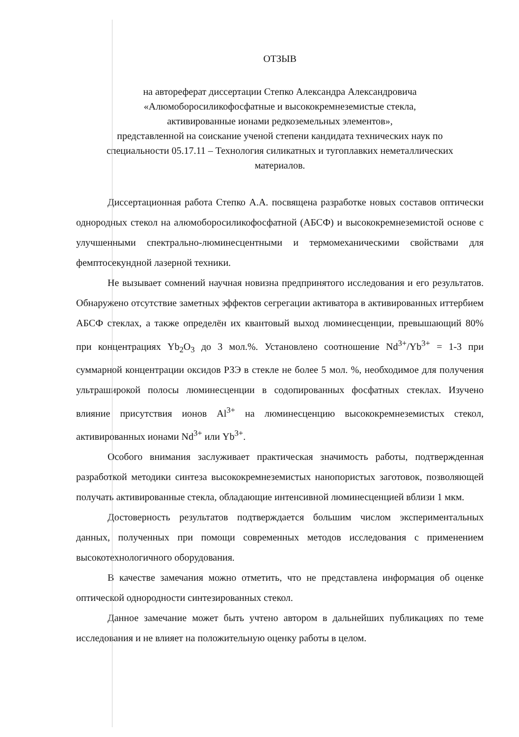ОТЗЫВ
на автореферат диссертации Степко Александра Александровича
«Алюмоборосиликофосфатные и высококремнеземистые стекла,
активированные ионами редкоземельных элементов»,
представленной на соискание ученой степени кандидата технических наук по
специальности 05.17.11 – Технология силикатных и тугоплавких неметаллических
материалов.
Диссертационная работа Степко А.А. посвящена разработке новых составов оптически однородных стекол на алюмоборосиликофосфатной (АБСФ) и высококремнеземистой основе с улучшенными спектрально-люминесцентными и термомеханическими свойствами для фемптосекундной лазерной техники.
Не вызывает сомнений научная новизна предпринятого исследования и его результатов. Обнаружено отсутствие заметных эффектов сегрегации активатора в активированных иттербием АБСФ стеклах, а также определён их квантовый выход люминесценции, превышающий 80% при концентрациях Yb<sub>2</sub>O<sub>3</sub> до 3 мол.%. Установлено соотношение Nd<sup>3+</sup>/Yb<sup>3+</sup> = 1-3 при суммарной концентрации оксидов РЗЭ в стекле не более 5 мол. %, необходимое для получения ультраширокой полосы люминесценции в содопированных фосфатных стеклах. Изучено влияние присутствия ионов Al<sup>3+</sup> на люминесценцию высококремнеземистых стекол, активированных ионами Nd<sup>3+</sup> или Yb<sup>3+</sup>.
Особого внимания заслуживает практическая значимость работы, подтвержденная разработкой методики синтеза высококремнеземистых нанопористых заготовок, позволяющей получать активированные стекла, обладающие интенсивной люминесценцией вблизи 1 мкм.
Достоверность результатов подтверждается большим числом экспериментальных данных, полученных при помощи современных методов исследования с применением высокотехнологичного оборудования.
В качестве замечания можно отметить, что не представлена информация об оценке оптической однородности синтезированных стекол.
Данное замечание может быть учтено автором в дальнейших публикациях по теме исследования и не влияет на положительную оценку работы в целом.